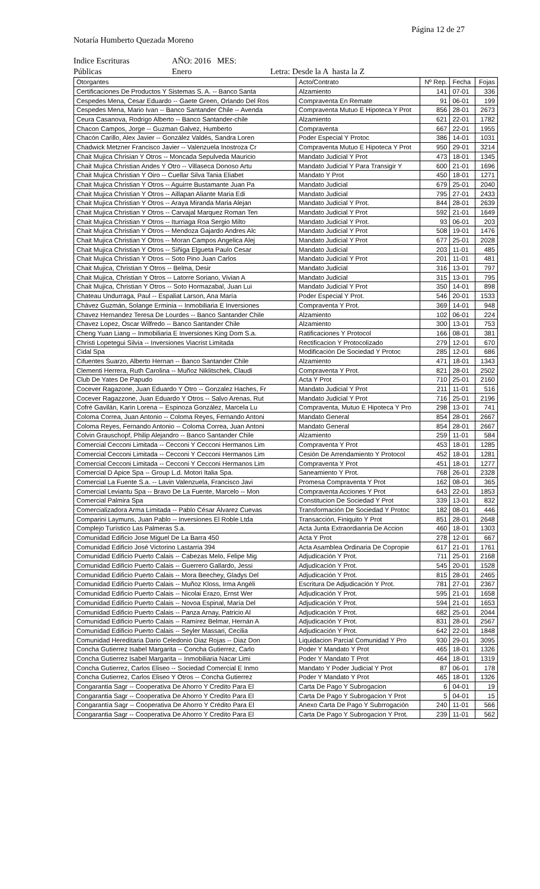Página 12 de 27
Notaría Humberto Quezada Moreno
Indice Escrituras
Públicas
AÑO: 2016 MES:
Enero
Letra: Desde la A hasta la Z
| Otorgantes | Acto/Contrato | Nº Rep. | Fecha | Fojas |
| --- | --- | --- | --- | --- |
| Certificaciones De Productos Y Sistemas S. A. -- Banco Santa | Alzamiento | 141 | 07-01 | 336 |
| Cespedes Mena, Cesar Eduardo -- Gaete Green, Orlando Del Ros | Compraventa En Remate | 91 | 06-01 | 199 |
| Cespedes Mena, Mario Ivan -- Banco Santander Chile -- Avenda | Compraventa Mutuo E Hipoteca Y Prot | 856 | 28-01 | 2673 |
| Ceura Casanova, Rodrigo Alberto -- Banco Santander-chile | Alzamiento | 621 | 22-01 | 1782 |
| Chacon Campos, Jorge -- Guzman Galvez, Humberto | Compraventa | 667 | 22-01 | 1955 |
| Chacón Carillo, Alex Javier -- González Valdés, Sandra Loren | Poder Especial Y Protoc | 386 | 14-01 | 1031 |
| Chadwick Metzner Francisco Javier -- Valenzuela Inostroza Cr | Compraventa Mutuo E Hipoteca Y Prot | 950 | 29-01 | 3214 |
| Chait Mujica Chrisian Y Otros -- Moncada Sepulveda Mauricio | Mandato Judicial Y Prot | 473 | 18-01 | 1345 |
| Chait Mujica Christian Andes Y Otro -- Villaseca Donoso Artu | Mandato Judicial Y Para Transigir Y | 600 | 21-01 | 1696 |
| Chait Mujica Christian Y Oiro -- Cuellar Silva Tania Eliabet | Mandato Y Prot | 450 | 18-01 | 1271 |
| Chait Mujica Christian Y Otros -- Aguirre Bustamante Juan Pa | Mandato Judicial | 679 | 25-01 | 2040 |
| Chait Mujica Christian Y Otros -- Aillapan Aliante Maria Edi | Mandato Judicial | 795 | 27-01 | 2433 |
| Chait Mujica Christian Y Otros -- Araya Miranda Maria Alejan | Mandato Judicial Y Prot. | 844 | 28-01 | 2639 |
| Chait Mujica Christian Y Otros -- Carvajal Marquez Roman Ten | Mandato Judicial Y Prot | 592 | 21-01 | 1649 |
| Chait Mujica Christian Y Otros -- Iturriaga Roa Sergio Milto | Mandato Judicial Y Prot. | 93 | 06-01 | 203 |
| Chait Mujica Christian Y Otros -- Mendoza Gajardo Andres Alc | Mandato Judicial Y Prot | 508 | 19-01 | 1476 |
| Chait Mujica Christian Y Otros -- Moran Campos Angelica Alej | Mandato Judicial Y Prot | 677 | 25-01 | 2028 |
| Chait Mujica Christian Y Otros -- Siñiga Elgueta Paulo Cesar | Mandato Judicial | 203 | 11-01 | 485 |
| Chait Mujica Christian Y Otros -- Soto Pino Juan Carlos | Mandato Judicial Y Prot | 201 | 11-01 | 481 |
| Chait Mujica, Christian Y Otros -- Belma, Desir | Mandato Judicial | 316 | 13-01 | 797 |
| Chait Mujica, Christian Y Otros -- Latorre Soriano, Vivian A | Mandato Judicial | 315 | 13-01 | 795 |
| Chait Mujica, Christian Y Otros -- Soto Hormazabal, Juan Lui | Mandato Judicial Y Prot | 350 | 14-01 | 898 |
| Chateau Undurraga, Paul -- Espaliat Larson, Ana María | Poder Especial Y Prot. | 546 | 20-01 | 1533 |
| Chávez Guzmán, Solange Erminia -- Inmobiliaria E Inversiones | Compraventa Y Prot. | 369 | 14-01 | 948 |
| Chavez Hernandez Teresa De Lourdes -- Banco Santander Chile | Alzamiento | 102 | 06-01 | 224 |
| Chavez Lopez, Oscar Wilfredo -- Banco Santander Chile | Alzamiento | 300 | 13-01 | 753 |
| Cheng Yuan Liang -- Inmobiliaria E Inversiones King Dom S.a. | Ratificaciones Y Protocol | 166 | 08-01 | 381 |
| Christi Lopetegui Silvia -- Inversiones Viacrist Limitada | Rectificacion Y Protocolizado | 279 | 12-01 | 670 |
| Cidal Spa | Modificaciòn De Sociedad Y Protoc | 285 | 12-01 | 686 |
| Cifuentes Suarzo, Alberto Hernan -- Banco Santander Chile | Alzamiento | 471 | 18-01 | 1343 |
| Clementi Herrera, Ruth Carolina -- Muñoz Niklitschek, Claudi | Compraventa Y Prot. | 821 | 28-01 | 2502 |
| Club De Yates De Papudo | Acta Y Prot | 710 | 25-01 | 2160 |
| Cocever Ragazone, Juan Eduardo Y Otro -- Gonzalez Haches, Fr | Mandato Judicial Y Prot | 211 | 11-01 | 516 |
| Cocever Ragazzone, Juan Eduardo Y Otros -- Salvo Arenas, Rut | Mandato Judicial Y Prot | 716 | 25-01 | 2196 |
| Cofré Gavilán, Karin Lorena -- Espinoza González, Marcela Lu | Compraventa, Mutuo E Hipoteca Y Pro | 298 | 13-01 | 741 |
| Coloma Correa, Juan Antonio -- Coloma Reyes, Fernando Antoni | Mandato General | 854 | 28-01 | 2667 |
| Coloma Reyes, Fernando Antonio -- Coloma Correa, Juan Antoni | Mandato General | 854 | 28-01 | 2667 |
| Colvin Grauschopf, Philip Alejandro -- Banco Santander Chile | Alzamiento | 259 | 11-01 | 584 |
| Comercial Cecconi Limitada -- Cecconi Y Cecconi Hermanos Lim | Compraventa Y Prot | 453 | 18-01 | 1285 |
| Comercial Cecconi Limitada -- Cecconi Y Cecconi Hermanos Lim | Cesión De Arrendamiento Y Protocol | 452 | 18-01 | 1281 |
| Comercial Cecconi Limitada -- Cecconi Y Cecconi Hermanos Lim | Compraventa Y Prot | 451 | 18-01 | 1277 |
| Comercial D Apice Spa -- Group L.d. Motori Italia Spa. | Saneamiento Y Prot. | 768 | 26-01 | 2328 |
| Comercial La Fuente S.a. -- Lavin Valenzuela, Francisco Javi | Promesa Compraventa Y Prot | 162 | 08-01 | 365 |
| Comercial Leviantu Spa -- Bravo De La Fuente, Marcelo -- Mon | Compraventa Acciones Y Prot | 643 | 22-01 | 1853 |
| Comercial Palmira Spa | Constitucion De Sociedad Y Prot | 339 | 13-01 | 832 |
| Comercializadora Arma Limitada -- Pablo César Álvarez Cuevas | Transformación De Sociedad Y Protoc | 182 | 08-01 | 446 |
| Comparini Laymuns, Juan Pablo -- Inversiones El Roble Ltda | Transacciòn, Finiquito Y Prot | 851 | 28-01 | 2648 |
| Complejo Turístico Las Palmeras S.a. | Acta Junta Extraordianria De Accion | 460 | 18-01 | 1303 |
| Comunidad Edificio Jose Miguel De La Barra 450 | Acta Y Prot | 278 | 12-01 | 667 |
| Comunidad Edificio José Victorino Lastarria 394 | Acta Asamblea Ordinaria De Copropie | 617 | 21-01 | 1761 |
| Comunidad Edificio Puerto Calais -- Cabezas Melo, Felipe Mig | Adjudicación Y Prot. | 711 | 25-01 | 2168 |
| Comunidad Edificio Puerto Calais -- Guerrero Gallardo, Jessi | Adjudicación Y Prot. | 545 | 20-01 | 1528 |
| Comunidad Edificio Puerto Calais -- Mora Beechey, Gladys Del | Adjudicación Y Prot. | 815 | 28-01 | 2465 |
| Comunidad Edificio Puerto Calais -- Muñoz Kloss, Irma Angéli | Escritura De Adjudicación Y Prot. | 781 | 27-01 | 2367 |
| Comunidad Edificio Puerto Calais -- Nicolai Erazo, Ernst Wer | Adjudicación Y Prot. | 595 | 21-01 | 1658 |
| Comunidad Edificio Puerto Calais -- Novoa Espinal, María Del | Adjudicación Y Prot. | 594 | 21-01 | 1653 |
| Comunidad Edificio Puerto Calais -- Panza Arnay, Patricio Al | Adjudicación Y Prot. | 682 | 25-01 | 2044 |
| Comunidad Edificio Puerto Calais -- Ramírez Belmar, Hernán A | Adjudicación Y Prot. | 831 | 28-01 | 2567 |
| Comunidad Edificio Puerto Calais -- Seyler Massari, Cecilia | Adjudicación Y Prot. | 642 | 22-01 | 1848 |
| Comunidad Hereditaria Dario Celedonio Diaz Rojas -- Diaz Don | Liquidacion Parcial Comunidad Y Pro | 930 | 29-01 | 3095 |
| Concha Gutierrez Isabel Margarita -- Concha Gutierrez, Carlo | Poder Y Mandato Y Prot | 465 | 18-01 | 1326 |
| Concha Gutierrez Isabel Margarita -- Inmobiliaria Nacar Limi | Poder Y Mandato T Prot | 464 | 18-01 | 1319 |
| Concha Gutierrez, Carlos Eliseo -- Sociedad Comercial E Inmo | Mandato Y Poder Judicial Y Prot | 87 | 06-01 | 178 |
| Concha Gutierrez, Carlos Eliseo Y Otros -- Concha Gutierrez | Poder Y Mandato Y Prot | 465 | 18-01 | 1326 |
| Congarantia Sagr -- Cooperativa De Ahorro Y Credito Para El | Carta De Pago Y Subrogacion | 6 | 04-01 | 19 |
| Congarantia Sagr -- Cooperativa De Ahorro Y Credito Para El | Carta De Pago Y Subrogacion Y Prot | 5 | 04-01 | 15 |
| Congarantía Sagr -- Cooperativa De Ahorro Y Crédito Para El | Anexo Carta De Pago Y Subrrogación | 240 | 11-01 | 566 |
| Congarantia Sagr -- Cooperativa De Ahorro Y Credito Para El | Carta De Pago Y Subrogacion Y Prot. | 239 | 11-01 | 562 |